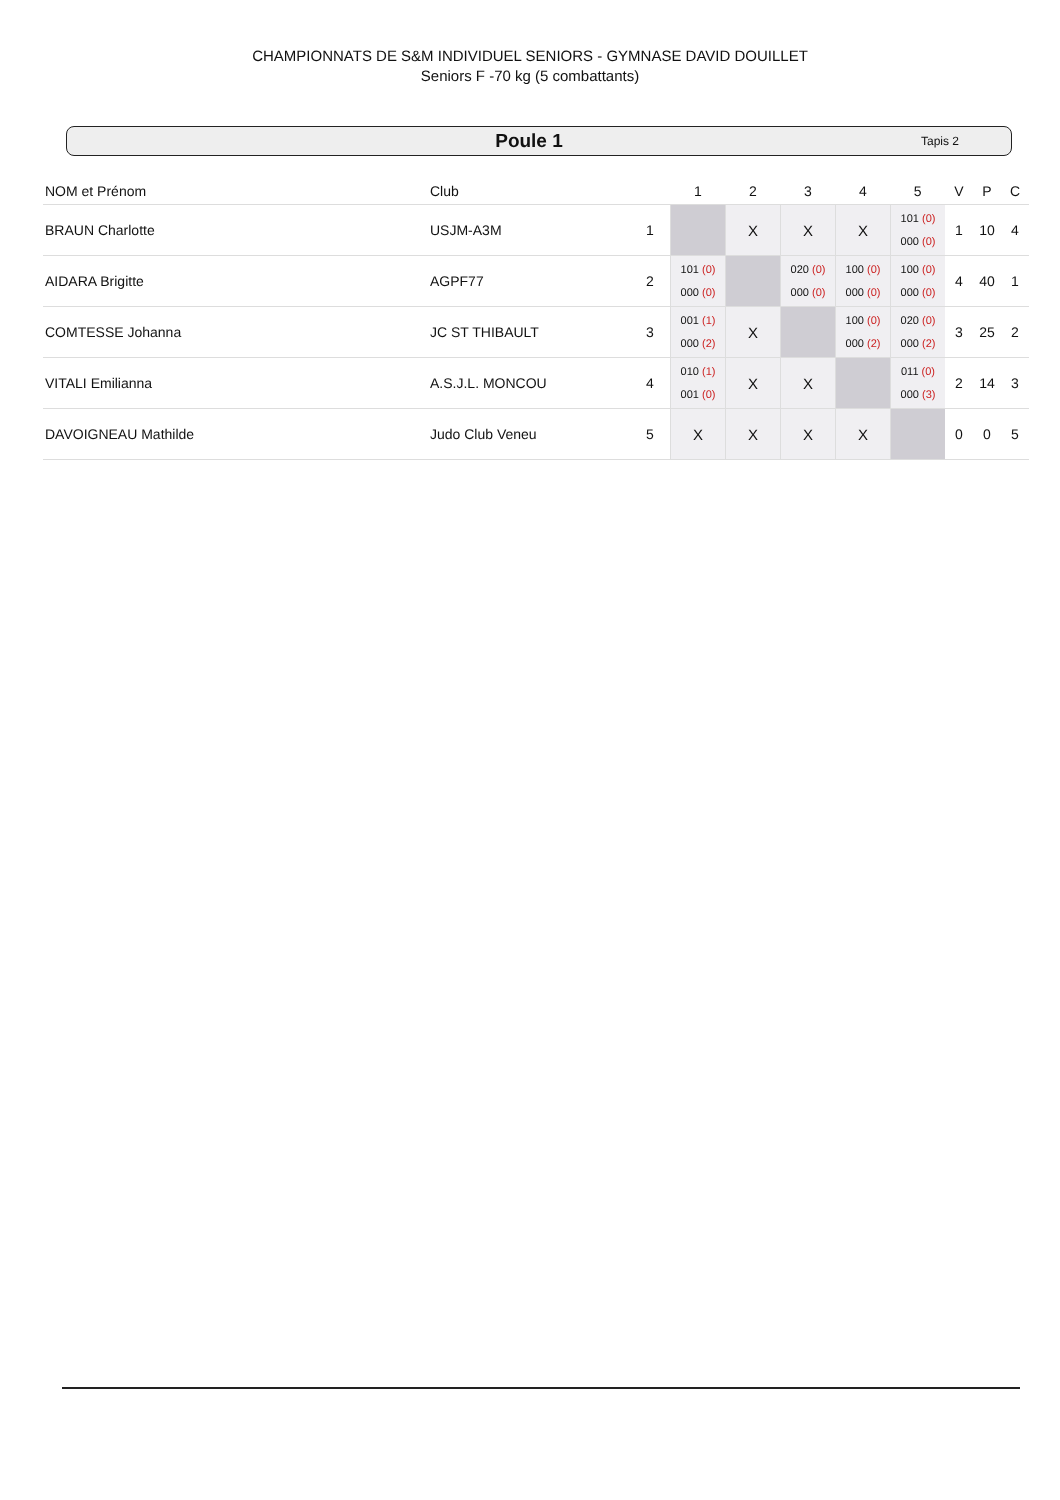CHAMPIONNATS DE S&M INDIVIDUEL SENIORS - GYMNASE DAVID DOUILLET
Seniors F -70 kg (5 combattants)
Poule 1
Tapis 2
| NOM et Prénom | Club | | 1 | 2 | 3 | 4 | 5 | V | P | C |
| --- | --- | --- | --- | --- | --- | --- | --- | --- | --- | --- |
| BRAUN Charlotte | USJM-A3M | 1 | | X | X | X | 101 (0) 000 (0) | 1 | 10 | 4 |
| AIDARA Brigitte | AGPF77 | 2 | 101 (0) 000 (0) | | 020 (0) 000 (0) | 100 (0) 000 (0) | 100 (0) 000 (0) | 4 | 40 | 1 |
| COMTESSE Johanna | JC ST THIBAULT | 3 | 001 (1) 000 (2) | X | | 100 (0) 000 (2) | 020 (0) 000 (2) | 3 | 25 | 2 |
| VITALI Emilianna | A.S.J.L. MONCOU | 4 | 010 (1) 001 (0) | X | X | | 011 (0) 000 (3) | 2 | 14 | 3 |
| DAVOIGNEAU Mathilde | Judo Club Veneu | 5 | X | X | X | X | | 0 | 0 | 5 |